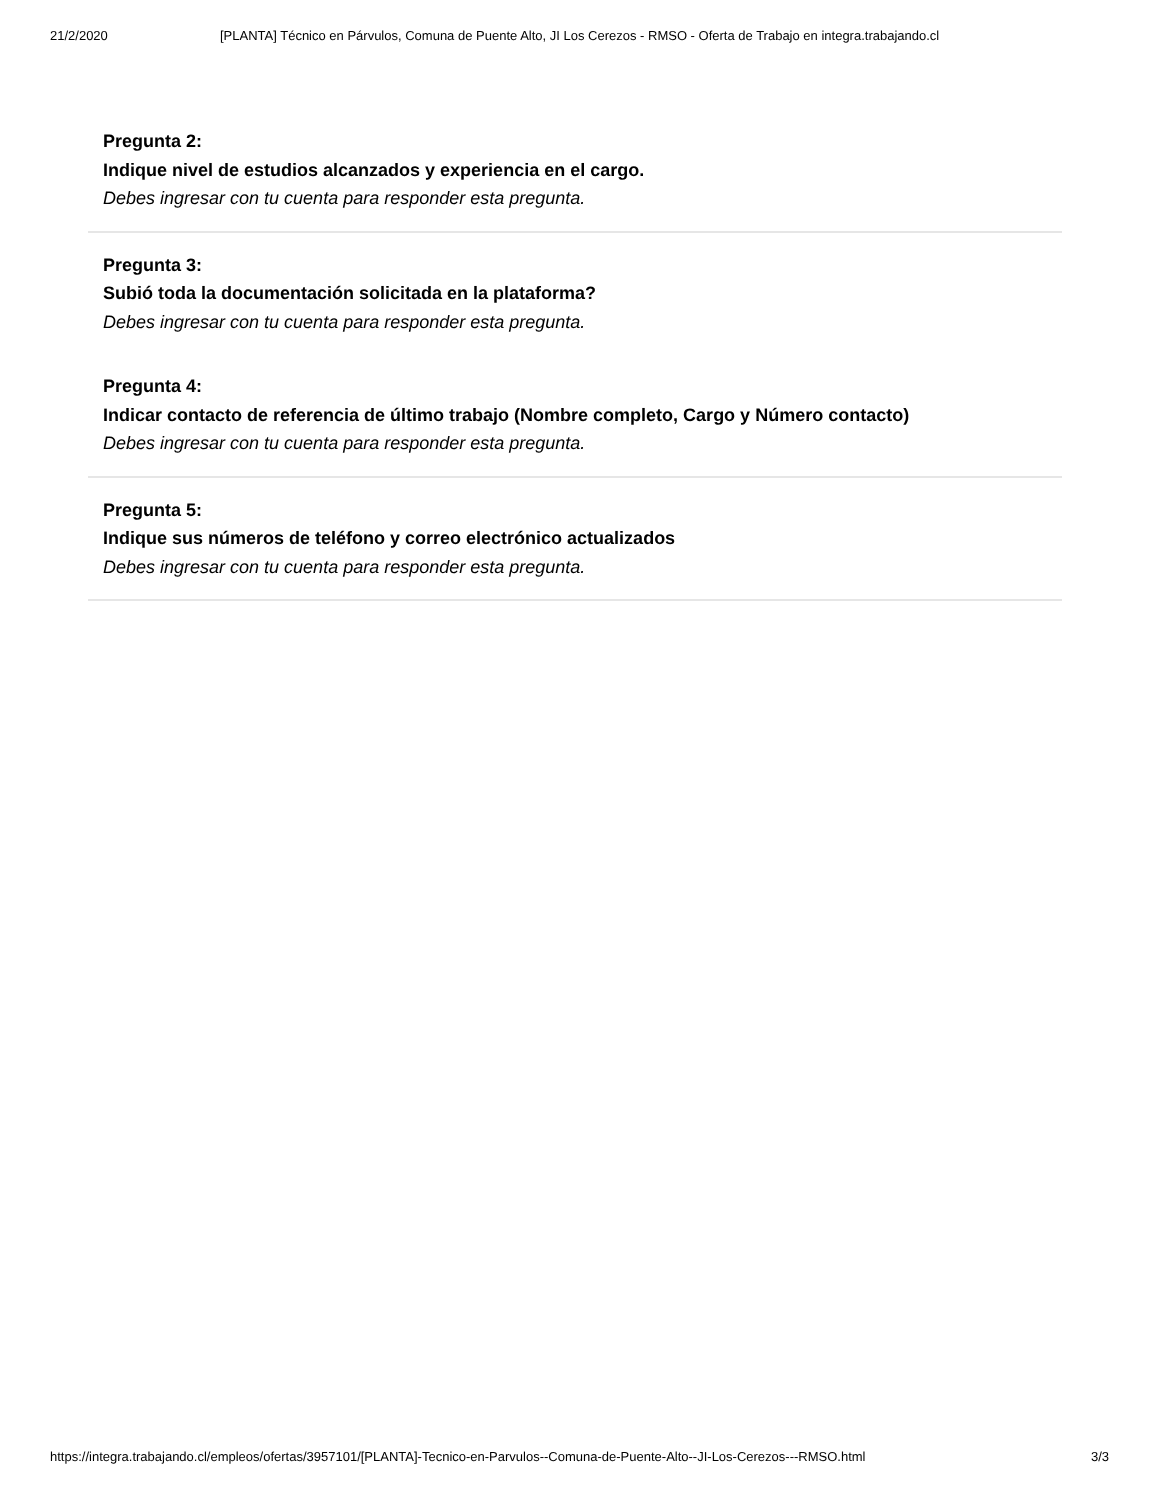21/2/2020 [PLANTA] Técnico en Párvulos, Comuna de Puente Alto, JI Los Cerezos - RMSO - Oferta de Trabajo en integra.trabajando.cl
Pregunta 2:
Indique nivel de estudios alcanzados y experiencia en el cargo.
Debes ingresar con tu cuenta para responder esta pregunta.
Pregunta 3:
Subió toda la documentación solicitada en la plataforma?
Debes ingresar con tu cuenta para responder esta pregunta.
Pregunta 4:
Indicar contacto de referencia de último trabajo (Nombre completo, Cargo y Número contacto)
Debes ingresar con tu cuenta para responder esta pregunta.
Pregunta 5:
Indique sus números de teléfono y correo electrónico actualizados
Debes ingresar con tu cuenta para responder esta pregunta.
https://integra.trabajando.cl/empleos/ofertas/3957101/[PLANTA]-Tecnico-en-Parvulos--Comuna-de-Puente-Alto--JI-Los-Cerezos---RMSO.html 3/3